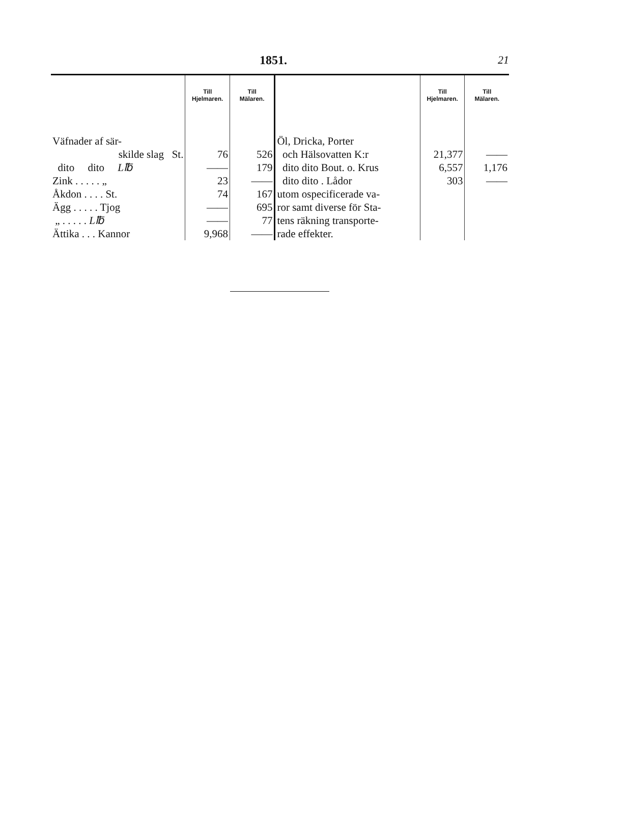1851. 21
| | Till Hjelmaren. | Till Mälaren. | | Till Hjelmaren. | Till Mälaren. |
| --- | --- | --- | --- | --- | --- |
| Väfnader af sär- | | | Öl, Dricka, Porter | | |
| skilde slag St. | 76 | 526 | och Hälsovatten K:r | 21,377 | —— |
| dito dito L℔ | —— | 179 | dito dito Bout. o. Krus | 6,557 | 1,176 |
| Zink . . . . . „ | 23 | —— | dito dito . Lådor | 303 | —— |
| Åkdon . . . . St. | 74 | 167 | utom ospecificerade va- | | |
| Ägg . . . . . Tjog | —— | 695 | ror samt diverse för Sta- | | |
| „ . . . . . L℔ | —— | 77 | tens räkning transporte- | | |
| Ättika . . . Kannor | 9,968 | —— | rade effekter. | | |